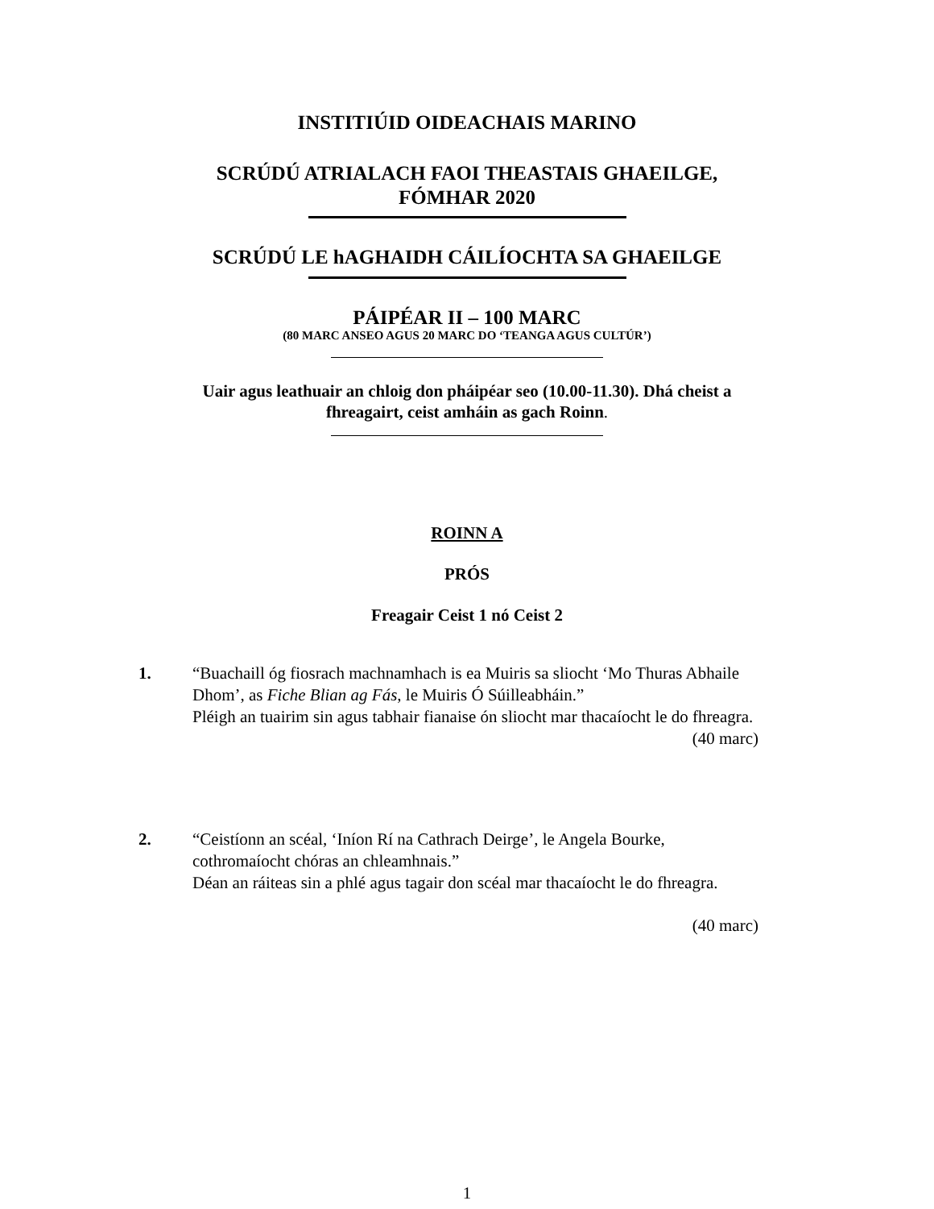INSTITIÚID OIDEACHAIS MARINO
SCRÚDÚ ATRIALACH FAOI THEASTAIS GHAEILGE,
FÓMHAR 2020
SCRÚDÚ LE hAGHAIDH CÁILÍOCHTA SA GHAEILGE
PÁIPÉAR II – 100 MARC
(80 MARC ANSEO AGUS 20 MARC DO ‘TEANGA AGUS CULTÚR’)
Uair agus leathuair an chloig don pháipéar seo (10.00-11.30). Dhá cheist a
fhreagairt, ceist amháin as gach Roinn.
ROINN A
PRÓS
Freagair Ceist 1 nó Ceist 2
1. “Buachaill óg fiosrach machnamhach is ea Muiris sa sliocht ‘Mo Thuras Abhaile Dhom’, as Fiche Blian ag Fás, le Muiris Ó Súilleabháin.”
Pléigh an tuairim sin agus tabhair fianaise ón sliocht mar thacaíocht le do fhreagra.
(40 marc)
2. “Ceistíonn an scéal, ‘Iníon Rí na Cathrach Deirge’, le Angela Bourke, cothromaíocht chóras an chleamhnais.”
Déan an ráiteas sin a phlé agus tagair don scéal mar thacaíocht le do fhreagra.
(40 marc)
1